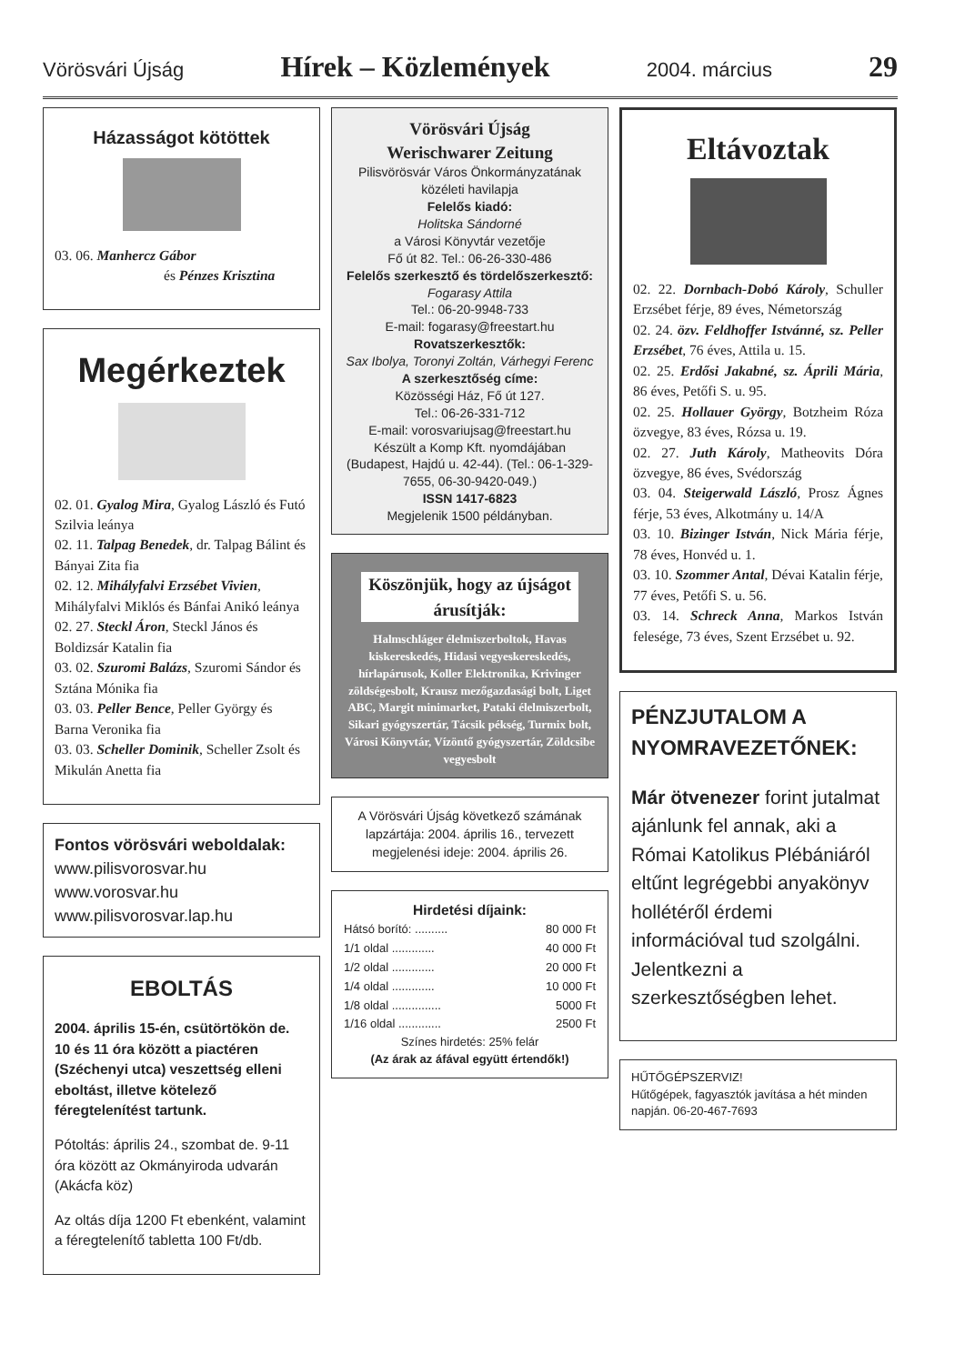Vörösvári Újság Hírek – Közlemények 2004. március 29
Házasságot kötöttek
03. 06. Manhercz Gábor
és Pénzes Krisztina
Megérkeztek
02. 01. Gyalog Mira, Gyalog László és Futó Szilvia leánya
02. 11. Talpag Benedek, dr. Talpag Bálint és Bányai Zita fia
02. 12. Mihályfalvi Erzsébet Vivien, Mihályfalvi Miklós és Bánfai Anikó leánya
02. 27. Steckl Áron, Steckl János és Boldizsár Katalin fia
03. 02. Szuromi Balázs, Szuromi Sándor és Sztána Mónika fia
03. 03. Peller Bence, Peller György és Barna Veronika fia
03. 03. Scheller Dominik, Scheller Zsolt és Mikulán Anetta fia
Fontos vörösvári weboldalak:
www.pilisvorosvar.hu
www.vorosvar.hu
www.pilisvorosvar.lap.hu
EBOLTÁS
2004. április 15-én, csütörtökön de. 10 és 11 óra között a piactéren (Széchenyi utca) veszettség elleni eboltást, illetve kötelező féregtelenítést tartunk.
Pótoltás: április 24., szombat de. 9-11 óra között az Okmányiroda udvarán (Akácfa köz)
Az oltás díja 1200 Ft ebenként, valamint a féregtelenítő tabletta 100 Ft/db.
Vörösvári Újság
Werischwarer Zeitung
Pilisvörösvár Város Önkormányzatának közéleti havilapja
Felelős kiadó:
Holitska Sándorné
a Városi Könyvtár vezetője
Fő út 82. Tel.: 06-26-330-486
Felelős szerkesztő és tördelőszerkesztő:
Fogarasy Attila
Tel.: 06-20-9948-733
E-mail: fogarasy@freestart.hu
Rovatszerkesztők:
Sax Ibolya, Toronyi Zoltán, Várhegyi Ferenc
A szerkesztőség címe:
Közösségi Ház, Fő út 127.
Tel.: 06-26-331-712
E-mail: vorosvariujsag@freestart.hu
Készült a Komp Kft. nyomdájában (Budapest, Hajdú u. 42-44). (Tel.: 06-1-329-7655, 06-30-9420-049.)
ISSN 1417-6823
Megjelenik 1500 példányban.
Köszönjük, hogy az újságot árusítják:
Halmschláger élelmiszerboltok, Havas kiskereskedés, Hidasi vegyeskereskedés, hírlapárusok, Koller Elektronika, Krivinger zöldségesbolt, Krausz mezőgazdasági bolt, Liget ABC, Margit minimarket, Pataki élelmiszerbolt, Sikari gyógyszertár, Tácsik pékség, Turmix bolt, Városi Könyvtár, Vízöntő gyógyszertár, Zöldcsibe vegyesbolt
A Vörösvári Újság következő számának lapzártája: 2004. április 16., tervezett megjelenési ideje: 2004. április 26.
Hirdetési díjaink:
| Hátsó borító: .......... | 80 000 Ft |
| 1/1 oldal ............. | 40 000 Ft |
| 1/2 oldal ............. | 20 000 Ft |
| 1/4 oldal ............. | 10 000 Ft |
| 1/8 oldal ............... | 5000 Ft |
| 1/16 oldal ............. | 2500 Ft |
Színes hirdetés: 25% felár
(Az árak az áfával együtt értendők!)
Eltávoztak
02. 22. Dornbach-Dobó Károly, Schuller Erzsébet férje, 89 éves, Németország
02. 24. özv. Feldhoffer Istvánné, sz. Peller Erzsébet, 76 éves, Attila u. 15.
02. 25. Erdősi Jakabné, sz. Áprili Mária, 86 éves, Petőfi S. u. 95.
02. 25. Hollauer György, Botzheim Róza özvegye, 83 éves, Rózsa u. 19.
02. 27. Juth Károly, Matheovits Dóra özvegye, 86 éves, Svédország
03. 04. Steigerwald László, Prosz Ágnes férje, 53 éves, Alkotmány u. 14/A
03. 10. Bizinger István, Nick Mária férje, 78 éves, Honvéd u. 1.
03. 10. Szommer Antal, Dévai Katalin férje, 77 éves, Petőfi S. u. 56.
03. 14. Schreck Anna, Markos István felesége, 73 éves, Szent Erzsébet u. 92.
PÉNZJUTALOM A NYOMRAVEZETŐNEK:
Már ötvenezer forint jutalmat ajánlunk fel annak, aki a Római Katolikus Plébániáról eltűnt legrégebbi anyakönyv hollétéről érdemi információval tud szolgálni. Jelentkezni a szerkesztőségben lehet.
HŰTŐGÉPSZERVIZ!
Hűtőgépek, fagyasztók javítása a hét minden napján. 06-20-467-7693